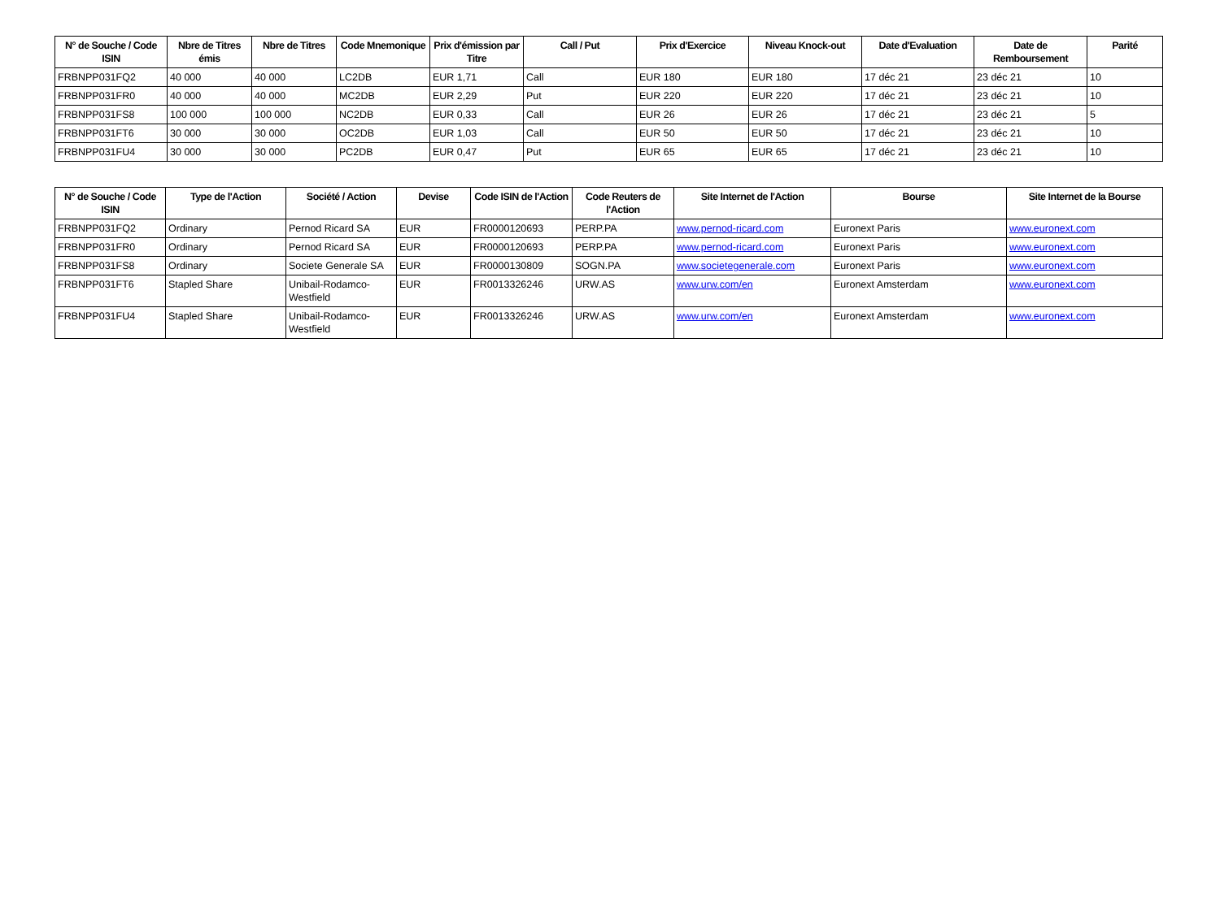| N° de Souche / Code ISIN | Nbre de Titres émis | Nbre de Titres | Code Mnemonique | Prix d'émission par Titre | Call / Put | Prix d'Exercice | Niveau Knock-out | Date d'Evaluation | Date de Remboursement | Parité |
| --- | --- | --- | --- | --- | --- | --- | --- | --- | --- | --- |
| FRBNPP031FQ2 | 40 000 | 40 000 | LC2DB | EUR 1,71 | Call | EUR 180 | EUR 180 | 17 déc 21 | 23 déc 21 | 10 |
| FRBNPP031FR0 | 40 000 | 40 000 | MC2DB | EUR 2,29 | Put | EUR 220 | EUR 220 | 17 déc 21 | 23 déc 21 | 10 |
| FRBNPP031FS8 | 100 000 | 100 000 | NC2DB | EUR 0,33 | Call | EUR 26 | EUR 26 | 17 déc 21 | 23 déc 21 | 5 |
| FRBNPP031FT6 | 30 000 | 30 000 | OC2DB | EUR 1,03 | Call | EUR 50 | EUR 50 | 17 déc 21 | 23 déc 21 | 10 |
| FRBNPP031FU4 | 30 000 | 30 000 | PC2DB | EUR 0,47 | Put | EUR 65 | EUR 65 | 17 déc 21 | 23 déc 21 | 10 |
| N° de Souche / Code ISIN | Type de l'Action | Société / Action | Devise | Code ISIN de l'Action | Code Reuters de l'Action | Site Internet de l'Action | Bourse | Site Internet de la Bourse |
| --- | --- | --- | --- | --- | --- | --- | --- | --- |
| FRBNPP031FQ2 | Ordinary | Pernod Ricard SA | EUR | FR0000120693 | PERP.PA | www.pernod-ricard.com | Euronext Paris | www.euronext.com |
| FRBNPP031FR0 | Ordinary | Pernod Ricard SA | EUR | FR0000120693 | PERP.PA | www.pernod-ricard.com | Euronext Paris | www.euronext.com |
| FRBNPP031FS8 | Ordinary | Societe Generale SA | EUR | FR0000130809 | SOGN.PA | www.societegenerale.com | Euronext Paris | www.euronext.com |
| FRBNPP031FT6 | Stapled Share | Unibail-Rodamco-Westfield | EUR | FR0013326246 | URW.AS | www.urw.com/en | Euronext Amsterdam | www.euronext.com |
| FRBNPP031FU4 | Stapled Share | Unibail-Rodamco-Westfield | EUR | FR0013326246 | URW.AS | www.urw.com/en | Euronext Amsterdam | www.euronext.com |